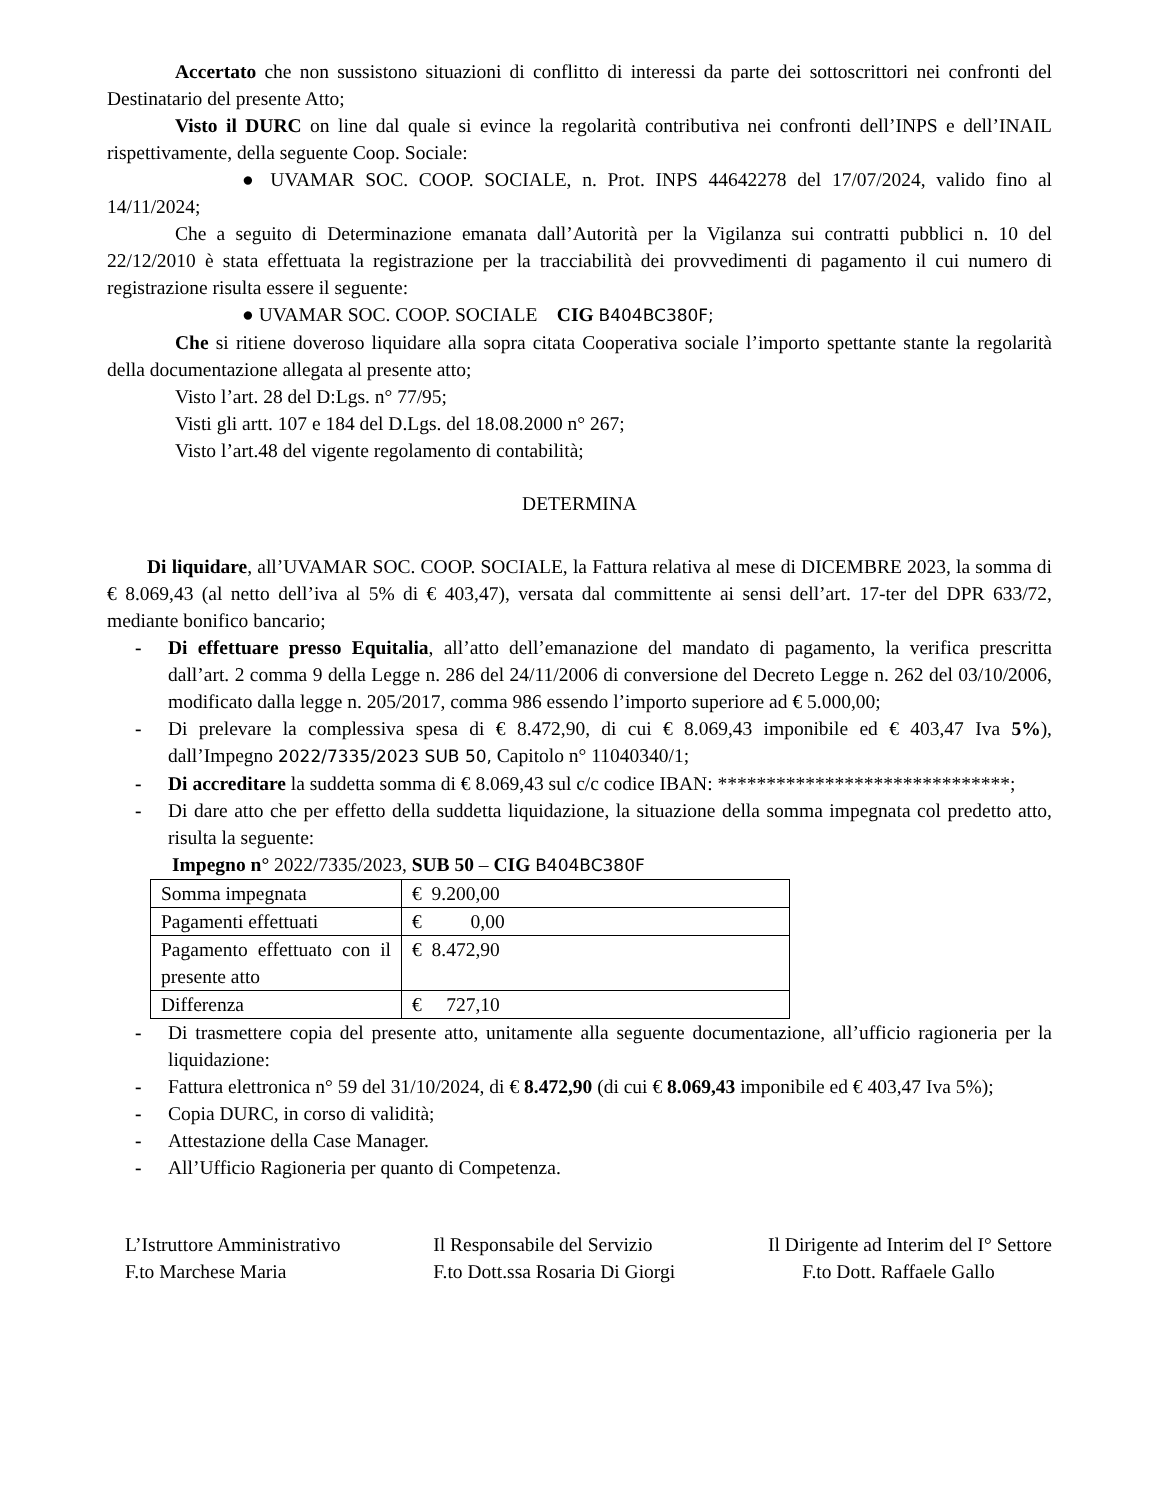Accertato che non sussistono situazioni di conflitto di interessi da parte dei sottoscrittori nei confronti del Destinatario del presente Atto;
Visto il DURC on line dal quale si evince la regolarità contributiva nei confronti dell’INPS e dell’INAIL rispettivamente, della seguente Coop. Sociale:
● UVAMAR SOC. COOP. SOCIALE, n. Prot. INPS 44642278 del 17/07/2024, valido fino al 14/11/2024;
Che a seguito di Determinazione emanata dall’Autorità per la Vigilanza sui contratti pubblici n. 10 del 22/12/2010 è stata effettuata la registrazione per la tracciabilità dei provvedimenti di pagamento il cui numero di registrazione risulta essere il seguente:
● UVAMAR SOC. COOP. SOCIALE CIG B404BC380F;
Che si ritiene doveroso liquidare alla sopra citata Cooperativa sociale l’importo spettante stante la regolarità della documentazione allegata al presente atto;
Visto l’art. 28 del D:Lgs. n° 77/95;
Visti gli artt. 107 e 184 del D.Lgs. del 18.08.2000 n° 267;
Visto l’art.48 del vigente regolamento di contabilità;
DETERMINA
Di liquidare, all’UVAMAR SOC. COOP. SOCIALE, la Fattura relativa al mese di DICEMBRE 2023, la somma di € 8.069,43 (al netto dell’iva al 5% di € 403,47), versata dal committente ai sensi dell’art. 17-ter del DPR 633/72, mediante bonifico bancario;
- Di effettuare presso Equitalia, all’atto dell’emanazione del mandato di pagamento, la verifica prescritta dall’art. 2 comma 9 della Legge n. 286 del 24/11/2006 di conversione del Decreto Legge n. 262 del 03/10/2006, modificato dalla legge n. 205/2017, comma 986 essendo l’importo superiore ad € 5.000,00;
- Di prelevare la complessiva spesa di € 8.472,90, di cui € 8.069,43 imponibile ed € 403,47 Iva 5%), dall’Impegno 2022/7335/2023 SUB 50, Capitolo n° 11040340/1;
- Di accreditare la suddetta somma di € 8.069,43 sul c/c codice IBAN: ******************************;
- Di dare atto che per effetto della suddetta liquidazione, la situazione della somma impegnata col predetto atto, risulta la seguente:
Impegno n° 2022/7335/2023, SUB 50 – CIG B404BC380F
| Somma impegnata | € 9.200,00 |
| Pagamenti effettuati | € 0,00 |
| Pagamento effettuato con il presente atto | € 8.472,90 |
| Differenza | € 727,10 |
- Di trasmettere copia del presente atto, unitamente alla seguente documentazione, all’ufficio ragioneria per la liquidazione:
- Fattura elettronica n° 59 del 31/10/2024, di € 8.472,90 (di cui € 8.069,43 imponibile ed € 403,47 Iva 5%);
- Copia DURC, in corso di validità;
- Attestazione della Case Manager.
- All’Ufficio Ragioneria per quanto di Competenza.
L’Istruttore Amministrativo
F.to Marchese Maria
Il Responsabile del Servizio
F.to Dott.ssa Rosaria Di Giorgi
Il Dirigente ad Interim del I° Settore
F.to Dott. Raffaele Gallo